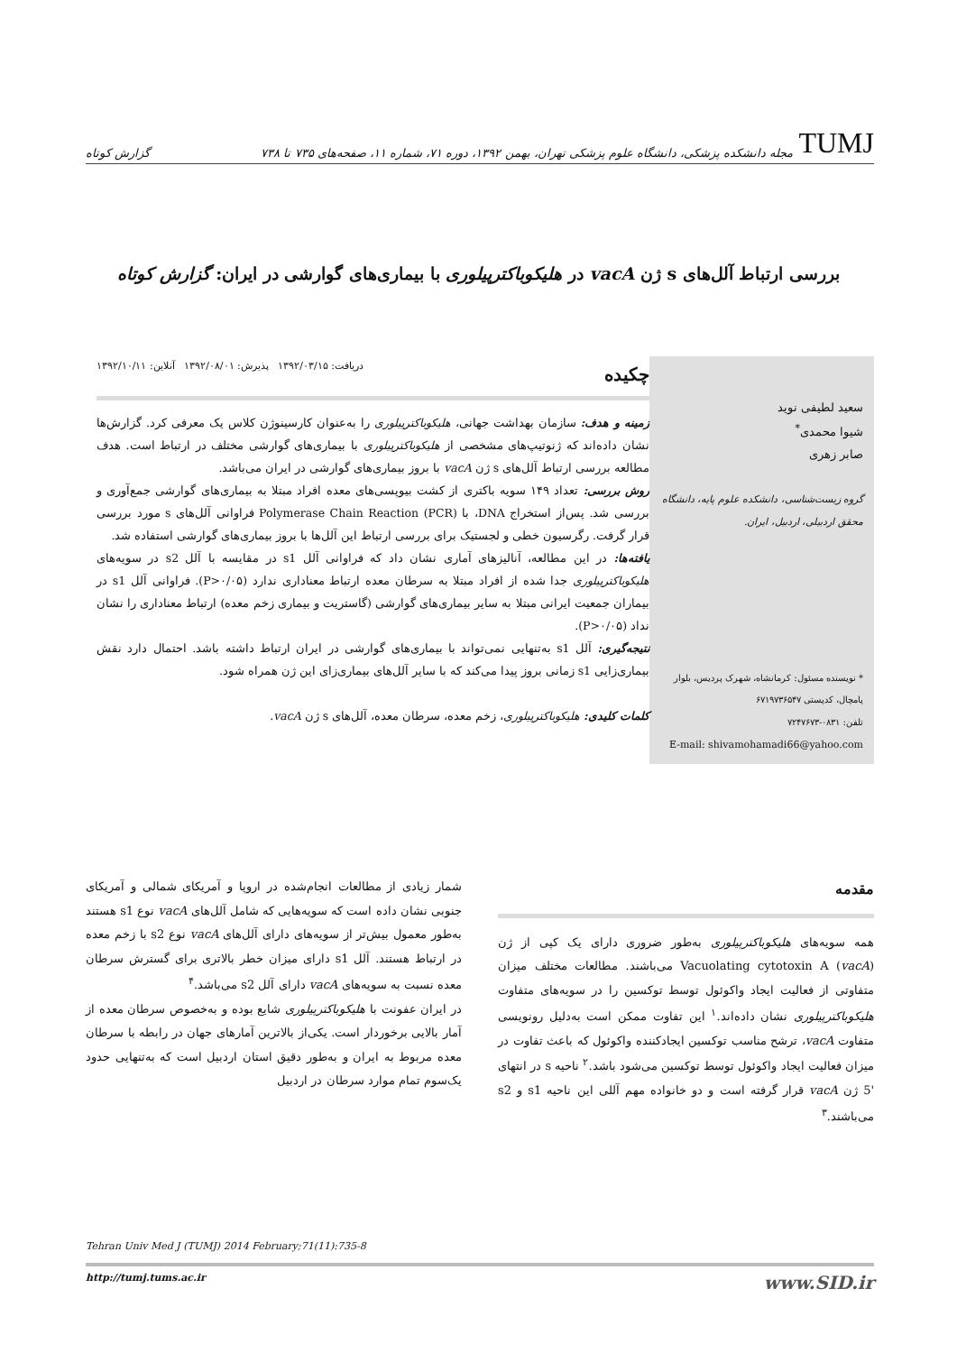TUMJ مجله دانشکده پزشکی، دانشگاه علوم پزشکی تهران، بهمن ۱۳۹۲، دوره ۷۱، شماره ۱۱، صفحه‌های ۷۳۵ تا ۷۳۸
گزارش کوتاه
بررسی ارتباط آلل‌های s ژن vacA در هلیکوباکترپیلوری با بیماری‌های گوارشی در ایران: گزارش کوتاه
سعید لطیفی نوید
شیوا محمدی<sup>*</sup>
صابر زهری
گروه زیست‌شناسی، دانشکده علوم پایه، دانشگاه محقق اردبیلی، اردبیل، ایران.
* نویسنده مسئول: کرمانشاه، شهرک پردیس، بلوار پامچال، کدپستی ۶۷۱۹۷۳۶۵۴۷
تلفن: ۰۸۳۱-۷۲۴۷۶۷۳
E-mail: shivamohamadi66@yahoo.com
چکیده دریافت: ۱۳۹۲/۰۳/۱۵ پذیرش: ۱۳۹۲/۰۸/۰۱ آنلاین: ۱۳۹۲/۱۰/۱۱
زمینه و هدف: سازمان بهداشت جهانی، هلیکوباکترپیلوری را به‌عنوان کارسینوژن کلاس یک معرفی کرد. گزارش‌ها نشان داده‌اند که ژنوتیپ‌های مشخصی از هلیکوباکترپیلوری با بیماری‌های گوارشی مختلف در ارتباط است. هدف مطالعه بررسی ارتباط آلل‌های s ژن vacA با بروز بیماری‌های گوارشی در ایران می‌باشد.
روش بررسی: تعداد ۱۴۹ سویه باکتری از کشت بیوپسی‌های معده افراد مبتلا به بیماری‌های گوارشی جمع‌آوری و بررسی شد. پس‌از استخراج DNA، با Polymerase Chain Reaction (PCR) فراوانی آلل‌های s مورد بررسی قرار گرفت. رگرسیون خطی و لجستیک برای بررسی ارتباط این آلل‌ها با بروز بیماری‌های گوارشی استفاده شد.
یافته‌ها: در این مطالعه، آنالیزهای آماری نشان داد که فراوانی آلل s1 در مقایسه با آلل s2 در سویه‌های هلیکوباکترپیلوری جدا شده از افراد مبتلا به سرطان معده ارتباط معناداری ندارد (P>۰/۰۵). فراوانی آلل s1 در بیماران جمعیت ایرانی مبتلا به سایر بیماری‌های گوارشی (گاستریت و بیماری زخم معده) ارتباط معناداری را نشان نداد (P>۰/۰۵).
نتیجه‌گیری: آلل s1 به‌تنهایی نمی‌تواند با بیماری‌های گوارشی در ایران ارتباط داشته باشد. احتمال دارد نقش بیماری‌زایی s1 زمانی بروز پیدا می‌کند که با سایر آلل‌های بیماری‌زای این ژن همراه شود.
کلمات کلیدی: هلیکوباکترپیلوری، زخم معده، سرطان معده، آلل‌های s ژن vacA.
مقدمه
همه سویه‌های هلیکوباکترپیلوری به‌طور ضروری دارای یک کپی از ژن Vacuolating cytotoxin A (vacA) می‌باشند. مطالعات مختلف میزان متفاوتی از فعالیت ایجاد واکوئول توسط توکسین را در سویه‌های متفاوت هلیکوباکترپیلوری نشان داده‌اند.<sup>۱</sup> این تفاوت ممکن است به‌دلیل رونویسی متفاوت vacA، ترشح مناسب توکسین ایجادکننده واکوئول که باعث تفاوت در میزان فعالیت ایجاد واکوئول توسط توکسین می‌شود باشد.<sup>۲</sup> ناحیه s در انتهای '5 ژن vacA قرار گرفته است و دو خانواده مهم آللی این ناحیه s1 و s2 می‌باشند.<sup>۳</sup>
شمار زیادی از مطالعات انجام‌شده در اروپا و آمریکای شمالی و آمریکای جنوبی نشان داده است که سویه‌هایی که شامل آلل‌های vacA نوع s1 هستند به‌طور معمول بیش‌تر از سویه‌های دارای آلل‌های vacA نوع s2 با زخم معده در ارتباط هستند. آلل s1 دارای میزان خطر بالاتری برای گسترش سرطان معده نسبت به سویه‌های vacA دارای آلل s2 می‌باشد.<sup>۴</sup>
در ایران عفونت با هلیکوباکترپیلوری شایع بوده و به‌خصوص سرطان معده از آمار بالایی برخوردار است. یکی‌از بالاترین آمارهای جهان در رابطه با سرطان معده مربوط به ایران و به‌طور دقیق استان اردبیل است که به‌تنهایی حدود یک‌سوم تمام موارد سرطان در اردبیل
Tehran Univ Med J (TUMJ) 2014 February;71(11):735-8
http://tumj.tums.ac.ir www.SID.ir